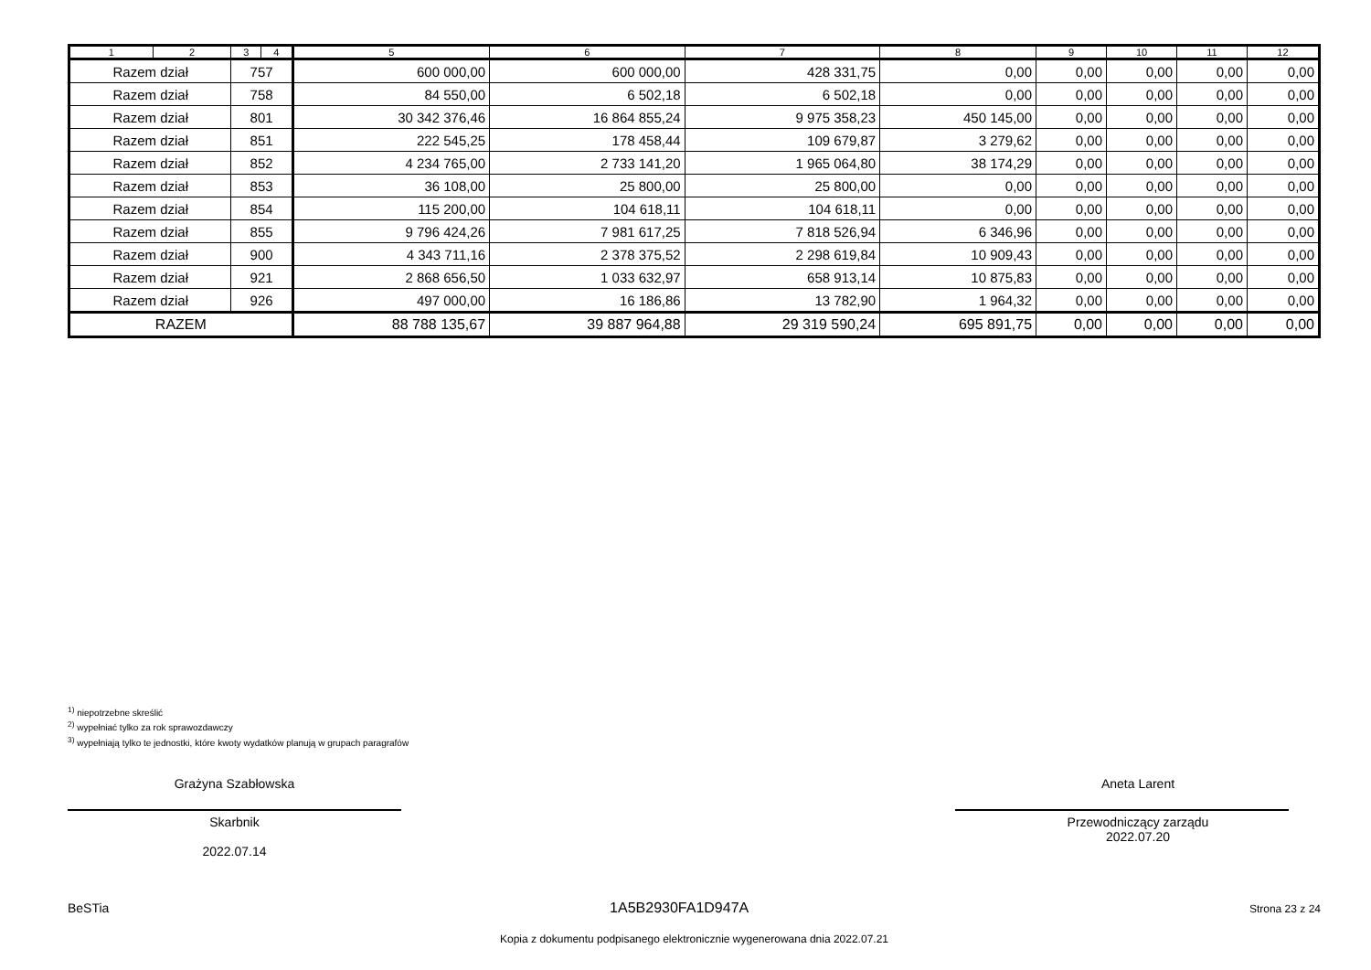| 1 | 2 | 3 | 4 | 5 | 6 | 7 | 8 | 9 | 10 | 11 | 12 |
| --- | --- | --- | --- | --- | --- | --- | --- | --- | --- | --- | --- |
| Razem dział | | 757 | | 600 000,00 | 600 000,00 | 428 331,75 | 0,00 | 0,00 | 0,00 | 0,00 | 0,00 |
| Razem dział | | 758 | | 84 550,00 | 6 502,18 | 6 502,18 | 0,00 | 0,00 | 0,00 | 0,00 | 0,00 |
| Razem dział | | 801 | | 30 342 376,46 | 16 864 855,24 | 9 975 358,23 | 450 145,00 | 0,00 | 0,00 | 0,00 | 0,00 |
| Razem dział | | 851 | | 222 545,25 | 178 458,44 | 109 679,87 | 3 279,62 | 0,00 | 0,00 | 0,00 | 0,00 |
| Razem dział | | 852 | | 4 234 765,00 | 2 733 141,20 | 1 965 064,80 | 38 174,29 | 0,00 | 0,00 | 0,00 | 0,00 |
| Razem dział | | 853 | | 36 108,00 | 25 800,00 | 25 800,00 | 0,00 | 0,00 | 0,00 | 0,00 | 0,00 |
| Razem dział | | 854 | | 115 200,00 | 104 618,11 | 104 618,11 | 0,00 | 0,00 | 0,00 | 0,00 | 0,00 |
| Razem dział | | 855 | | 9 796 424,26 | 7 981 617,25 | 7 818 526,94 | 6 346,96 | 0,00 | 0,00 | 0,00 | 0,00 |
| Razem dział | | 900 | | 4 343 711,16 | 2 378 375,52 | 2 298 619,84 | 10 909,43 | 0,00 | 0,00 | 0,00 | 0,00 |
| Razem dział | | 921 | | 2 868 656,50 | 1 033 632,97 | 658 913,14 | 10 875,83 | 0,00 | 0,00 | 0,00 | 0,00 |
| Razem dział | | 926 | | 497 000,00 | 16 186,86 | 13 782,90 | 1 964,32 | 0,00 | 0,00 | 0,00 | 0,00 |
| RAZEM | | | | 88 788 135,67 | 39 887 964,88 | 29 319 590,24 | 695 891,75 | 0,00 | 0,00 | 0,00 | 0,00 |
<sup>1)</sup> niepotrzebne skreślić
<sup>2)</sup> wypełniać tylko za rok sprawozdawczy
<sup>3)</sup> wypełniają tylko te jednostki, które kwoty wydatków planują w grupach paragrafów
Grażyna Szabłowska
Skarbnik
2022.07.14
Aneta Larent
Przewodniczący zarządu
2022.07.20
BeSTia 1A5B2930FA1D947A Strona 23 z 24
Kopia z dokumentu podpisanego elektronicznie wygenerowana dnia 2022.07.21